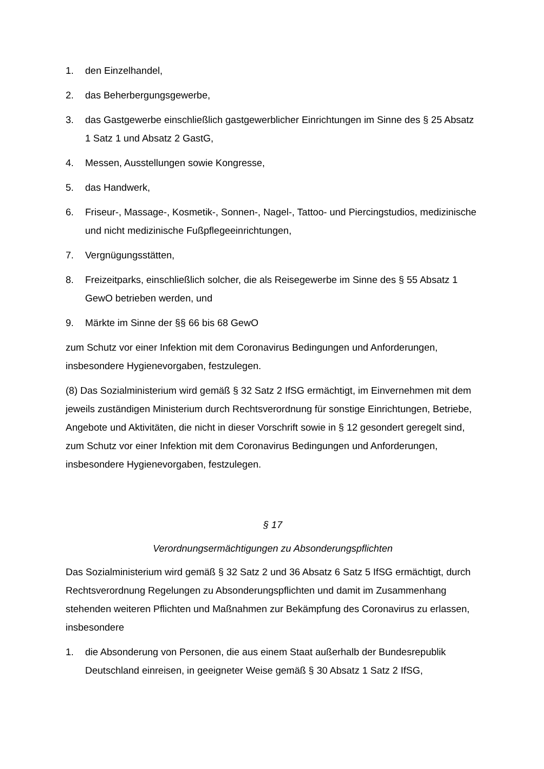1. den Einzelhandel,
2. das Beherbergungsgewerbe,
3. das Gastgewerbe einschließlich gastgewerblicher Einrichtungen im Sinne des § 25 Absatz 1 Satz 1 und Absatz 2 GastG,
4. Messen, Ausstellungen sowie Kongresse,
5. das Handwerk,
6. Friseur-, Massage-, Kosmetik-, Sonnen-, Nagel-, Tattoo- und Piercingstudios, medizinische und nicht medizinische Fußpflegeeinrichtungen,
7. Vergnügungsstätten,
8. Freizeitparks, einschließlich solcher, die als Reisegewerbe im Sinne des § 55 Absatz 1 GewO betrieben werden, und
9. Märkte im Sinne der §§ 66 bis 68 GewO
zum Schutz vor einer Infektion mit dem Coronavirus Bedingungen und Anforderungen, insbesondere Hygienevorgaben, festzulegen.
(8) Das Sozialministerium wird gemäß § 32 Satz 2 IfSG ermächtigt, im Einvernehmen mit dem jeweils zuständigen Ministerium durch Rechtsverordnung für sonstige Einrichtungen, Betriebe, Angebote und Aktivitäten, die nicht in dieser Vorschrift sowie in § 12 gesondert geregelt sind, zum Schutz vor einer Infektion mit dem Coronavirus Bedingungen und Anforderungen, insbesondere Hygienevorgaben, festzulegen.
§ 17
Verordnungsermächtigungen zu Absonderungspflichten
Das Sozialministerium wird gemäß § 32 Satz 2 und 36 Absatz 6 Satz 5 IfSG ermächtigt, durch Rechtsverordnung Regelungen zu Absonderungspflichten und damit im Zusammenhang stehenden weiteren Pflichten und Maßnahmen zur Bekämpfung des Coronavirus zu erlassen, insbesondere
1. die Absonderung von Personen, die aus einem Staat außerhalb der Bundesrepublik Deutschland einreisen, in geeigneter Weise gemäß § 30 Absatz 1 Satz 2 IfSG,